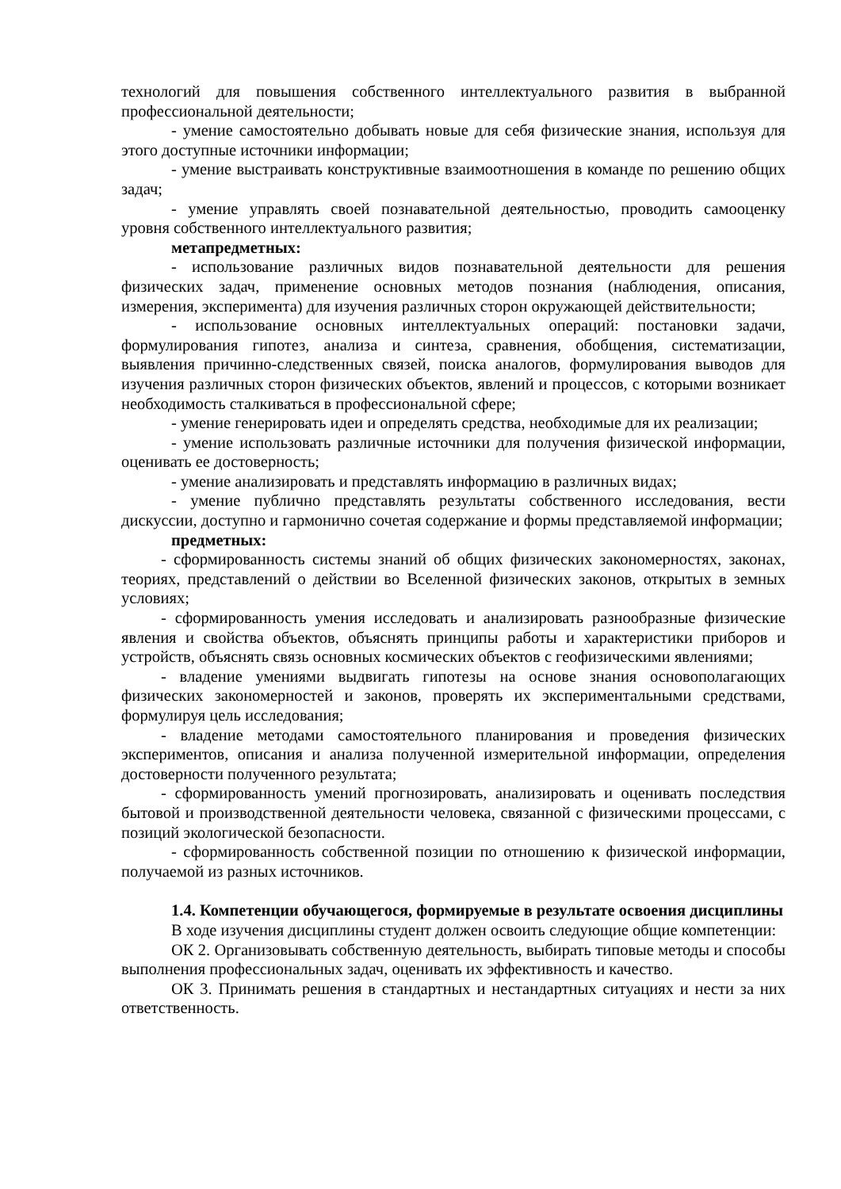технологий для повышения собственного интеллектуального развития в выбранной профессиональной деятельности;
- умение самостоятельно добывать новые для себя физические знания, используя для этого доступные источники информации;
- умение выстраивать конструктивные взаимоотношения в команде по решению общих задач;
- умение управлять своей познавательной деятельностью, проводить самооценку уровня собственного интеллектуального развития;
метапредметных:
- использование различных видов познавательной деятельности для решения физических задач, применение основных методов познания (наблюдения, описания, измерения, эксперимента) для изучения различных сторон окружающей действительности;
- использование основных интеллектуальных операций: постановки задачи, формулирования гипотез, анализа и синтеза, сравнения, обобщения, систематизации, выявления причинно-следственных связей, поиска аналогов, формулирования выводов для изучения различных сторон физических объектов, явлений и процессов, с которыми возникает необходимость сталкиваться в профессиональной сфере;
- умение генерировать идеи и определять средства, необходимые для их реализации;
- умение использовать различные источники для получения физической информации, оценивать ее достоверность;
- умение анализировать и представлять информацию в различных видах;
- умение публично представлять результаты собственного исследования, вести дискуссии, доступно и гармонично сочетая содержание и формы представляемой информации;
предметных:
- сформированность системы знаний об общих физических закономерностях, законах, теориях, представлений о действии во Вселенной физических законов, открытых в земных условиях;
- сформированность умения исследовать и анализировать разнообразные физические явления и свойства объектов, объяснять принципы работы и характеристики приборов и устройств, объяснять связь основных космических объектов с геофизическими явлениями;
- владение умениями выдвигать гипотезы на основе знания основополагающих физических закономерностей и законов, проверять их экспериментальными средствами, формулируя цель исследования;
- владение методами самостоятельного планирования и проведения физических экспериментов, описания и анализа полученной измерительной информации, определения достоверности полученного результата;
- сформированность умений прогнозировать, анализировать и оценивать последствия бытовой и производственной деятельности человека, связанной с физическими процессами, с позиций экологической безопасности.
- сформированность собственной позиции по отношению к физической информации, получаемой из разных источников.
1.4. Компетенции обучающегося, формируемые в результате освоения дисциплины
В ходе изучения дисциплины студент должен освоить следующие общие компетенции:
ОК 2. Организовывать собственную деятельность, выбирать типовые методы и способы выполнения профессиональных задач, оценивать их эффективность и качество.
ОК 3. Принимать решения в стандартных и нестандартных ситуациях и нести за них ответственность.